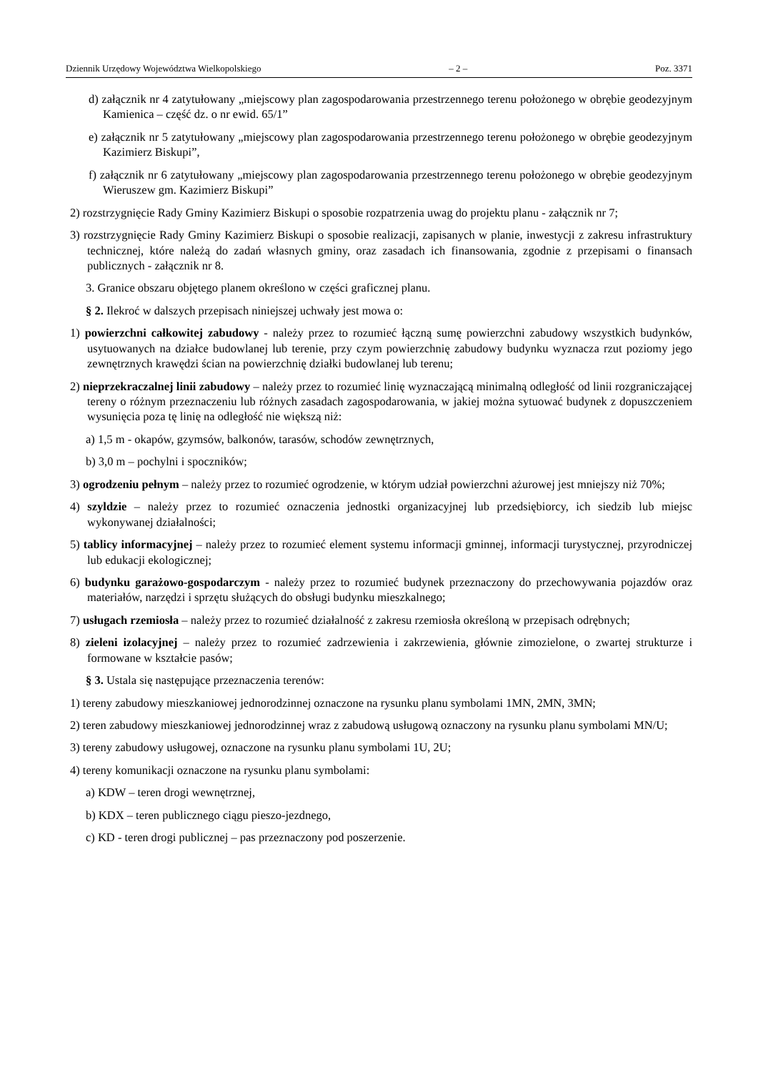Dziennik Urzędowy Województwa Wielkopolskiego – 2 – Poz. 3371
d) załącznik nr 4 zatytułowany „miejscowy plan zagospodarowania przestrzennego terenu położonego w obrębie geodezyjnym Kamienica – część dz. o nr ewid. 65/1”
e) załącznik nr 5 zatytułowany „miejscowy plan zagospodarowania przestrzennego terenu położonego w obrębie geodezyjnym Kazimierz Biskupi”,
f) załącznik nr 6 zatytułowany „miejscowy plan zagospodarowania przestrzennego terenu położonego w obrębie geodezyjnym Wieruszew gm. Kazimierz Biskupi”
2) rozstrzygnięcie Rady Gminy Kazimierz Biskupi o sposobie rozpatrzenia uwag do projektu planu - załącznik nr 7;
3) rozstrzygnięcie Rady Gminy Kazimierz Biskupi o sposobie realizacji, zapisanych w planie, inwestycji z zakresu infrastruktury technicznej, które należą do zadań własnych gminy, oraz zasadach ich finansowania, zgodnie z przepisami o finansach publicznych - załącznik nr 8.
3. Granice obszaru objętego planem określono w części graficznej planu.
§ 2. Ilekroć w dalszych przepisach niniejszej uchwały jest mowa o:
1) powierzchni całkowitej zabudowy - należy przez to rozumieć łączną sumę powierzchni zabudowy wszystkich budynków, usytuowanych na działce budowlanej lub terenie, przy czym powierzchnię zabudowy budynku wyznacza rzut poziomy jego zewnętrznych krawędzi ścian na powierzchnię działki budowlanej lub terenu;
2) nieprzekraczalnej linii zabudowy – należy przez to rozumieć linię wyznaczającą minimalną odległość od linii rozgraniczającej tereny o różnym przeznaczeniu lub różnych zasadach zagospodarowania, w jakiej można sytuować budynek z dopuszczeniem wysunięcia poza tę linię na odległość nie większą niż:
a) 1,5 m - okapów, gzymsów, balkonów, tarasów, schodów zewnętrznych,
b) 3,0 m – pochylni i spoczników;
3) ogrodzeniu pełnym – należy przez to rozumieć ogrodzenie, w którym udział powierzchni ażurowej jest mniejszy niż 70%;
4) szyldzie – należy przez to rozumieć oznaczenia jednostki organizacyjnej lub przedsiębiorcy, ich siedzib lub miejsc wykonywanej działalności;
5) tablicy informacyjnej – należy przez to rozumieć element systemu informacji gminnej, informacji turystycznej, przyrodniczej lub edukacji ekologicznej;
6) budynku garażowo-gospodarczym - należy przez to rozumieć budynek przeznaczony do przechowywania pojazdów oraz materiałów, narzędzi i sprzętu służących do obsługi budynku mieszkalnego;
7) usługach rzemiosła – należy przez to rozumieć działalność z zakresu rzemiosła określoną w przepisach odrębnych;
8) zieleni izolacyjnej – należy przez to rozumieć zadrzewienia i zakrzewienia, głównie zimozielone, o zwartej strukturze i formowane w kształcie pasów;
§ 3. Ustala się następujące przeznaczenia terenów:
1) tereny zabudowy mieszkaniowej jednorodzinnej oznaczone na rysunku planu symbolami 1MN, 2MN, 3MN;
2) teren zabudowy mieszkaniowej jednorodzinnej wraz z zabudową usługową oznaczony na rysunku planu symbolami MN/U;
3) tereny zabudowy usługowej, oznaczone na rysunku planu symbolami 1U, 2U;
4) tereny komunikacji oznaczone na rysunku planu symbolami:
a) KDW – teren drogi wewnętrznej,
b) KDX – teren publicznego ciągu pieszo-jezdnego,
c) KD - teren drogi publicznej – pas przeznaczony pod poszerzenie.